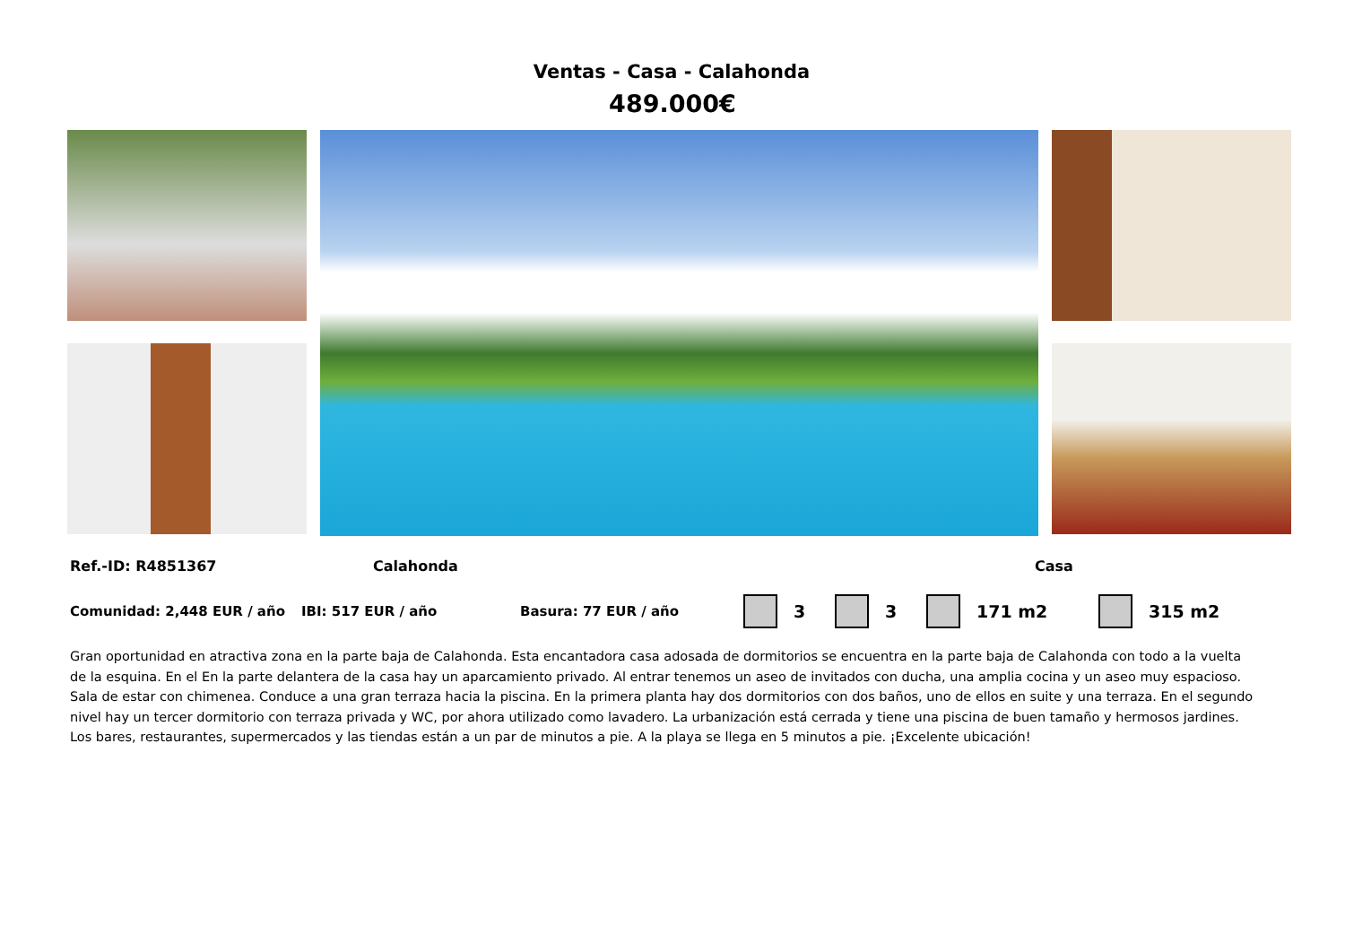Ventas - Casa - Calahonda
489.000€
Ref.-ID: R4851367 Calahonda Casa
Comunidad: 2,448 EUR / año IBI: 517 EUR / año Basura: 77 EUR / año
3 3 171 m2 315 m2
Gran oportunidad en atractiva zona en la parte baja de Calahonda. Esta encantadora casa adosada de dormitorios se encuentra en la parte baja de Calahonda con todo a la vuelta de la esquina. En el En la parte delantera de la casa hay un aparcamiento privado. Al entrar tenemos un aseo de invitados con ducha, una amplia cocina y un aseo muy espacioso. Sala de estar con chimenea. Conduce a una gran terraza hacia la piscina. En la primera planta hay dos dormitorios con dos baños, uno de ellos en suite y una terraza. En el segundo nivel hay un tercer dormitorio con terraza privada y WC, por ahora utilizado como lavadero. La urbanización está cerrada y tiene una piscina de buen tamaño y hermosos jardines. Los bares, restaurantes, supermercados y las tiendas están a un par de minutos a pie. A la playa se llega en 5 minutos a pie. ¡Excelente ubicación!